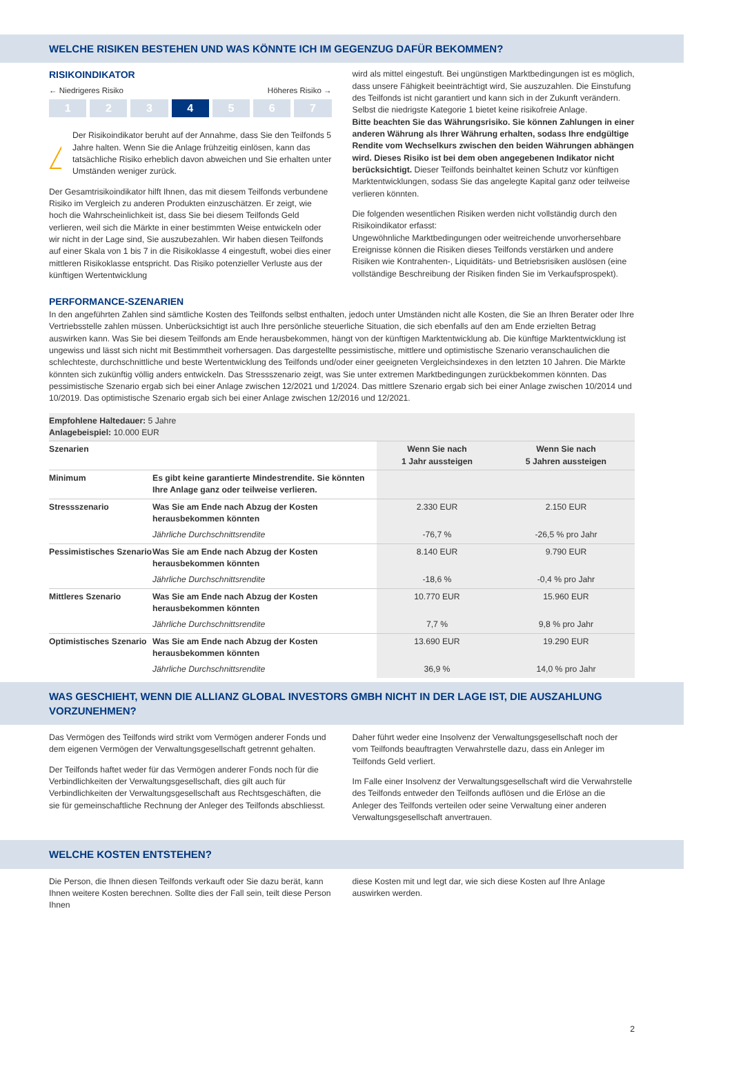WELCHE RISIKEN BESTEHEN UND WAS KÖNNTE ICH IM GEGENZUG DAFÜR BEKOMMEN?
RISIKOINDIKATOR
← Niedrigeres Risiko Höheres Risiko →
1 2 3 4 5 6 7
!
Der Risikoindikator beruht auf der Annahme, dass Sie den Teilfonds 5 Jahre halten. Wenn Sie die Anlage frühzeitig einlösen, kann das tatsächliche Risiko erheblich davon abweichen und Sie erhalten unter Umständen weniger zurück.
Der Gesamtrisikoindikator hilft Ihnen, das mit diesem Teilfonds verbundene Risiko im Vergleich zu anderen Produkten einzuschätzen. Er zeigt, wie hoch die Wahrscheinlichkeit ist, dass Sie bei diesem Teilfonds Geld verlieren, weil sich die Märkte in einer bestimmten Weise entwickeln oder wir nicht in der Lage sind, Sie auszubezahlen. Wir haben diesen Teilfonds auf einer Skala von 1 bis 7 in die Risikoklasse 4 eingestuft, wobei dies einer mittleren Risikoklasse entspricht. Das Risiko potenzieller Verluste aus der künftigen Wertentwicklung
wird als mittel eingestuft. Bei ungünstigen Marktbedingungen ist es möglich, dass unsere Fähigkeit beeinträchtigt wird, Sie auszuzahlen. Die Einstufung des Teilfonds ist nicht garantiert und kann sich in der Zukunft verändern. Selbst die niedrigste Kategorie 1 bietet keine risikofreie Anlage.
Bitte beachten Sie das Währungsrisiko. Sie können Zahlungen in einer anderen Währung als Ihrer Währung erhalten, sodass Ihre endgültige Rendite vom Wechselkurs zwischen den beiden Währungen abhängen wird. Dieses Risiko ist bei dem oben angegebenen Indikator nicht berücksichtigt. Dieser Teilfonds beinhaltet keinen Schutz vor künftigen Marktentwicklungen, sodass Sie das angelegte Kapital ganz oder teilweise verlieren könnten.
Die folgenden wesentlichen Risiken werden nicht vollständig durch den Risikoindikator erfasst:
Ungewöhnliche Marktbedingungen oder weitreichende unvorhersehbare Ereignisse können die Risiken dieses Teilfonds verstärken und andere Risiken wie Kontrahenten-, Liquiditäts- und Betriebsrisiken auslösen (eine vollständige Beschreibung der Risiken finden Sie im Verkaufsprospekt).
PERFORMANCE-SZENARIEN
In den angeführten Zahlen sind sämtliche Kosten des Teilfonds selbst enthalten, jedoch unter Umständen nicht alle Kosten, die Sie an Ihren Berater oder Ihre Vertriebsstelle zahlen müssen. Unberücksichtigt ist auch Ihre persönliche steuerliche Situation, die sich ebenfalls auf den am Ende erzielten Betrag auswirken kann. Was Sie bei diesem Teilfonds am Ende herausbekommen, hängt von der künftigen Marktentwicklung ab. Die künftige Marktentwicklung ist ungewiss und lässt sich nicht mit Bestimmtheit vorhersagen. Das dargestellte pessimistische, mittlere und optimistische Szenario veranschaulichen die schlechteste, durchschnittliche und beste Wertentwicklung des Teilfonds und/oder einer geeigneten Vergleichsindexes in den letzten 10 Jahren. Die Märkte könnten sich zukünftig völlig anders entwickeln. Das Stressszenario zeigt, was Sie unter extremen Marktbedingungen zurückbekommen könnten. Das pessimistische Szenario ergab sich bei einer Anlage zwischen 12/2021 und 1/2024. Das mittlere Szenario ergab sich bei einer Anlage zwischen 10/2014 und 10/2019. Das optimistische Szenario ergab sich bei einer Anlage zwischen 12/2016 und 12/2021.
| Empfohlene Haltedauer: 5 Jahre Anlagebeispiel: 10.000 EUR | | | |
| Szenarien | | Wenn Sie nach 1 Jahr aussteigen | Wenn Sie nach 5 Jahren aussteigen |
| Minimum | Es gibt keine garantierte Mindestrendite. Sie könnten Ihre Anlage ganz oder teilweise verlieren. | | |
| Stressszenario | Was Sie am Ende nach Abzug der Kosten herausbekommen könnten | 2.330 EUR | 2.150 EUR |
| | Jährliche Durchschnittsrendite | -76,7 % | -26,5 % pro Jahr |
| Pessimistisches Szenario | Was Sie am Ende nach Abzug der Kosten herausbekommen könnten | 8.140 EUR | 9.790 EUR |
| | Jährliche Durchschnittsrendite | -18,6 % | -0,4 % pro Jahr |
| Mittleres Szenario | Was Sie am Ende nach Abzug der Kosten herausbekommen könnten | 10.770 EUR | 15.960 EUR |
| | Jährliche Durchschnittsrendite | 7,7 % | 9,8 % pro Jahr |
| Optimistisches Szenario | Was Sie am Ende nach Abzug der Kosten herausbekommen könnten | 13.690 EUR | 19.290 EUR |
| | Jährliche Durchschnittsrendite | 36,9 % | 14,0 % pro Jahr |
WAS GESCHIEHT, WENN DIE ALLIANZ GLOBAL INVESTORS GMBH NICHT IN DER LAGE IST, DIE AUSZAHLUNG VORZUNEHMEN?
Das Vermögen des Teilfonds wird strikt vom Vermögen anderer Fonds und dem eigenen Vermögen der Verwaltungsgesellschaft getrennt gehalten.
Der Teilfonds haftet weder für das Vermögen anderer Fonds noch für die Verbindlichkeiten der Verwaltungsgesellschaft, dies gilt auch für Verbindlichkeiten der Verwaltungsgesellschaft aus Rechtsgeschäften, die sie für gemeinschaftliche Rechnung der Anleger des Teilfonds abschliesst.
Daher führt weder eine Insolvenz der Verwaltungsgesellschaft noch der vom Teilfonds beauftragten Verwahrstelle dazu, dass ein Anleger im Teilfonds Geld verliert.
Im Falle einer Insolvenz der Verwaltungsgesellschaft wird die Verwahrstelle des Teilfonds entweder den Teilfonds auflösen und die Erlöse an die Anleger des Teilfonds verteilen oder seine Verwaltung einer anderen Verwaltungsgesellschaft anvertrauen.
WELCHE KOSTEN ENTSTEHEN?
Die Person, die Ihnen diesen Teilfonds verkauft oder Sie dazu berät, kann Ihnen weitere Kosten berechnen. Sollte dies der Fall sein, teilt diese Person Ihnen
diese Kosten mit und legt dar, wie sich diese Kosten auf Ihre Anlage auswirken werden.
2